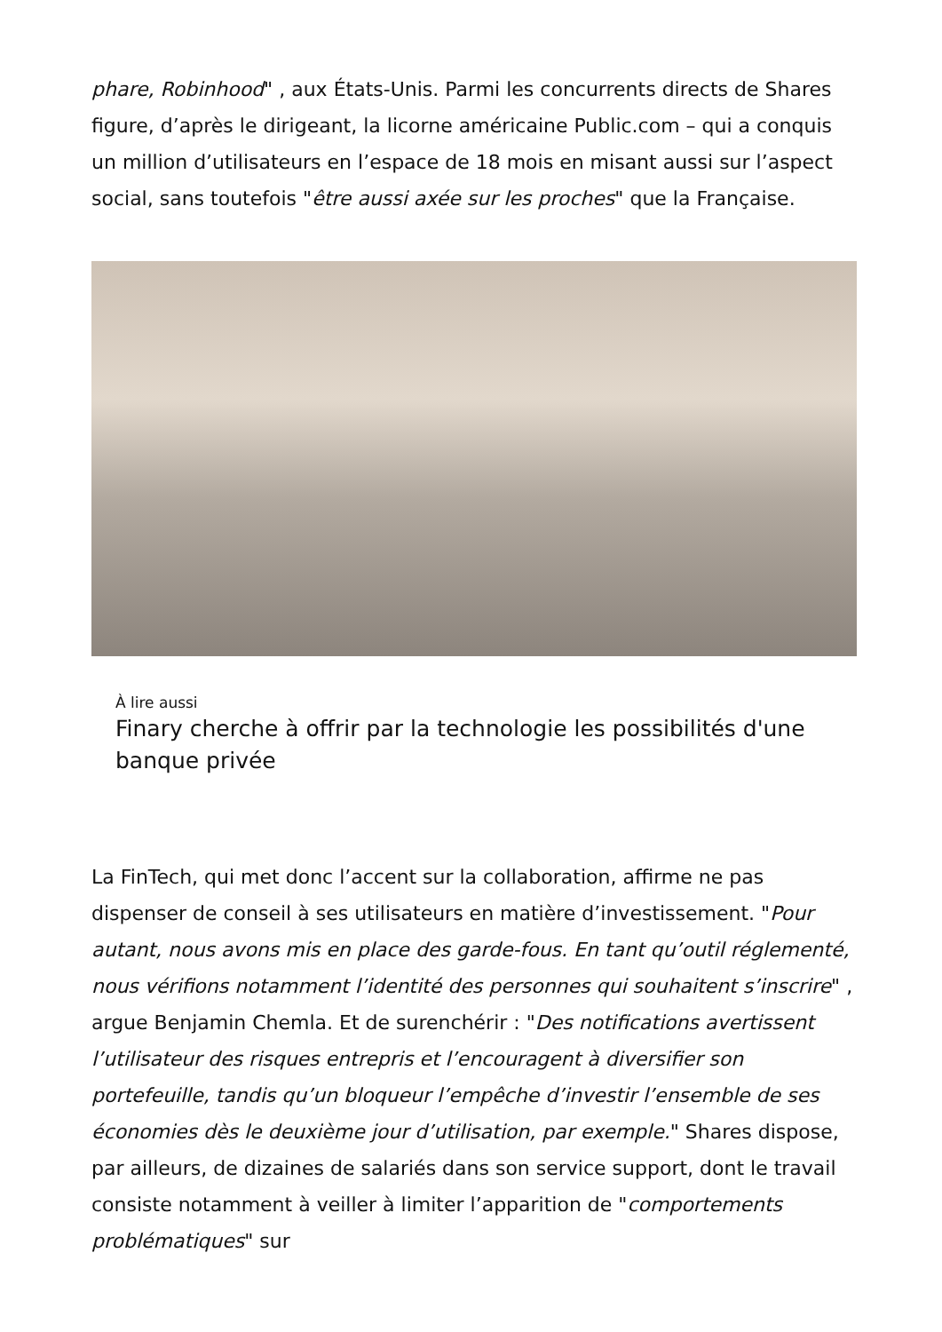phare, Robinhood" , aux États-Unis. Parmi les concurrents directs de Shares figure, d’après le dirigeant, la licorne américaine Public.com – qui a conquis un million d’utilisateurs en l’espace de 18 mois en misant aussi sur l’aspect social, sans toutefois "être aussi axée sur les proches" que la Française.
À lire aussi
Finary cherche à offrir par la technologie les possibilités d'une banque privée
La FinTech, qui met donc l’accent sur la collaboration, affirme ne pas dispenser de conseil à ses utilisateurs en matière d’investissement. "Pour autant, nous avons mis en place des garde-fous. En tant qu’outil réglementé, nous vérifions notamment l’identité des personnes qui souhaitent s’inscrire" , argue Benjamin Chemla. Et de surenchérir : "Des notifications avertissent l’utilisateur des risques entrepris et l’encouragent à diversifier son portefeuille, tandis qu’un bloqueur l’empêche d’investir l’ensemble de ses économies dès le deuxième jour d’utilisation, par exemple." Shares dispose, par ailleurs, de dizaines de salariés dans son service support, dont le travail consiste notamment à veiller à limiter l’apparition de "comportements problématiques" sur